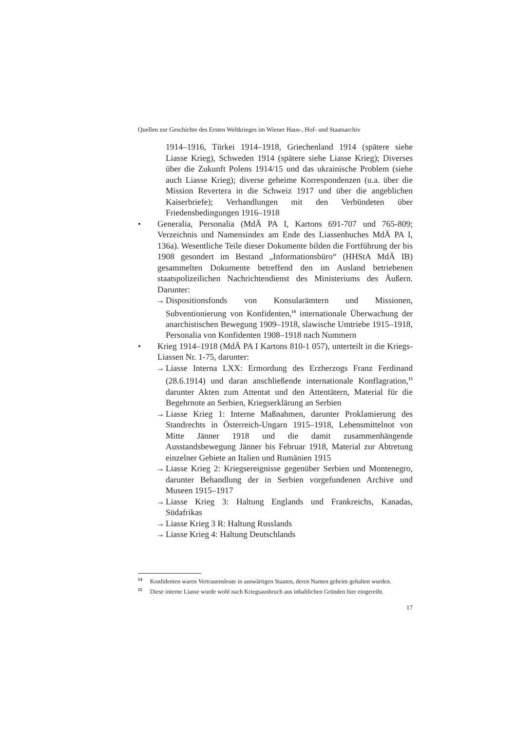Quellen zur Geschichte des Ersten Weltkrieges im Wiener Haus-, Hof- und Staatsarchiv
1914–1916, Türkei 1914–1918, Griechenland 1914 (spätere siehe Liasse Krieg), Schweden 1914 (spätere siehe Liasse Krieg); Diverses über die Zukunft Polens 1914/15 und das ukrainische Problem (siehe auch Liasse Krieg); diverse geheime Korrespondenzen (u.a. über die Mission Revertera in die Schweiz 1917 und über die angeblichen Kaiserbriefe); Verhandlungen mit den Verbündeten über Friedensbedingungen 1916–1918
• Generalia, Personalia (MdÄ PA I, Kartons 691-707 und 765-809; Verzeichnis und Namensindex am Ende des Liassenbuches MdÄ PA I, 136a). Wesentliche Teile dieser Dokumente bilden die Fortführung der bis 1908 gesondert im Bestand „Informationsbüro“ (HHStA MdÄ IB) gesammelten Dokumente betreffend den im Ausland betriebenen staatspolizeilichen Nachrichtendienst des Ministeriums des Äußern. Darunter:
→ Dispositionsfonds von Konsularämtern und Missionen, Subventionierung von Konfidenten,<sup>14</sup> internationale Überwachung der anarchistischen Bewegung 1909–1918, slawische Umtriebe 1915–1918, Personalia von Konfidenten 1908–1918 nach Nummern
• Krieg 1914–1918 (MdÄ PA I Kartons 810-1 057), unterteilt in die Kriegs-Liassen Nr. 1-75, darunter:
→ Liasse Interna LXX: Ermordung des Erzherzogs Franz Ferdinand (28.6.1914) und daran anschließende internationale Konflagration,<sup>15</sup> darunter Akten zum Attentat und den Attentätern, Material für die Begehrnote an Serbien, Kriegserklärung an Serbien
→ Liasse Krieg 1: Interne Maßnahmen, darunter Proklamierung des Standrechts in Österreich-Ungarn 1915–1918, Lebensmittelnot von Mitte Jänner 1918 und die damit zusammenhängende Ausstandsbewegung Jänner bis Februar 1918, Material zur Abtretung einzelner Gebiete an Italien und Rumänien 1915
→ Liasse Krieg 2: Kriegsereignisse gegenüber Serbien und Montenegro, darunter Behandlung der in Serbien vorgefundenen Archive und Museen 1915–1917
→ Liasse Krieg 3: Haltung Englands und Frankreichs, Kanadas, Südafrikas
→ Liasse Krieg 3 R: Haltung Russlands
→ Liasse Krieg 4: Haltung Deutschlands
<sup>14</sup> Konfidenten waren Vertrauensleute in auswärtigen Staaten, deren Namen geheim gehalten wurden.
<sup>15</sup> Diese interne Liasse wurde wohl nach Kriegsausbruch aus inhaltlichen Gründen hier eingereiht.
17